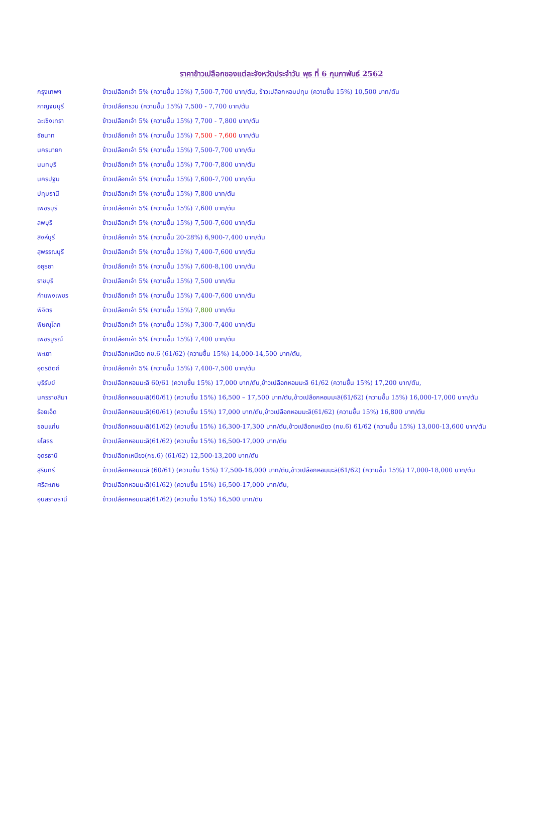ราคาข้าวเปลือกของแต่ละจังหวัดประจำวัน พุธ ที่ 6 กุมภาพันธ์ 2562
| กรุงเทพฯ | ข้าวเปลือกเจ้า 5% (ความชื้น 15%) 7,500-7,700 บาท/ตัน, ข้าวเปลือกหอมปทุม (ความชื้น 15%) 10,500 บาท/ตัน |
| กาญจนบุรี | ข้าวเปลือกรวม (ความชื้น 15%) 7,500 - 7,700 บาท/ตัน |
| ฉะเชิงเทรา | ข้าวเปลือกเจ้า 5% (ความชื้น 15%) 7,700 - 7,800 บาท/ตัน |
| ชัยนาท | ข้าวเปลือกเจ้า 5% (ความชื้น 15%) 7,500 - 7,600 บาท/ตัน |
| นครนายก | ข้าวเปลือกเจ้า 5% (ความชื้น 15%) 7,500-7,700 บาท/ตัน |
| นนทบุรี | ข้าวเปลือกเจ้า 5% (ความชื้น 15%) 7,700-7,800 บาท/ตัน |
| นครปฐม | ข้าวเปลือกเจ้า 5% (ความชื้น 15%) 7,600-7,700 บาท/ตัน |
| ปทุมธานี | ข้าวเปลือกเจ้า 5% (ความชื้น 15%) 7,800 บาท/ตัน |
| เพชรบุรี | ข้าวเปลือกเจ้า 5% (ความชื้น 15%) 7,600 บาท/ตัน |
| ลพบุรี | ข้าวเปลือกเจ้า 5% (ความชื้น 15%) 7,500-7,600 บาท/ตัน |
| สิงห์บุรี | ข้าวเปลือกเจ้า 5% (ความชื้น 20-28%) 6,900-7,400 บาท/ตัน |
| สุพรรณบุรี | ข้าวเปลือกเจ้า 5% (ความชื้น 15%) 7,400-7,600 บาท/ตัน |
| อยุธยา | ข้าวเปลือกเจ้า 5% (ความชื้น 15%) 7,600-8,100 บาท/ตัน |
| ราชบุรี | ข้าวเปลือกเจ้า 5% (ความชื้น 15%) 7,500 บาท/ตัน |
| กำแพงเพชร | ข้าวเปลือกเจ้า 5% (ความชื้น 15%) 7,400-7,600 บาท/ตัน |
| พิจิตร | ข้าวเปลือกเจ้า 5% (ความชื้น 15%) 7,800 บาท/ตัน |
| พิษณุโลก | ข้าวเปลือกเจ้า 5% (ความชื้น 15%) 7,300-7,400 บาท/ตัน |
| เพชรบูรณ์ | ข้าวเปลือกเจ้า 5% (ความชื้น 15%) 7,400 บาท/ตัน |
| พะเยา | ข้าวเปลือกเหนียว กข.6 (61/62) (ความชื้น 15%) 14,000-14,500 บาท/ตัน, |
| อุตรดิตถ์ | ข้าวเปลือกเจ้า 5% (ความชื้น 15%) 7,400-7,500 บาท/ตัน |
| บุรีรัมย์ | ข้าวเปลือกหอมมะลิ 60/61 (ความชื้น 15%) 17,000 บาท/ตัน,ข้าวเปลือกหอมมะลิ 61/62 (ความชื้น 15%) 17,200 บาท/ตัน, |
| นครราชสีมา | ข้าวเปลือกหอมมะลิ(60/61) (ความชื้น 15%) 16,500 – 17,500 บาท/ตัน,ข้าวเปลือกหอมมะลิ(61/62) (ความชื้น 15%) 16,000-17,000 บาท/ตัน |
| ร้อยเอ็ด | ข้าวเปลือกหอมมะลิ(60/61) (ความชื้น 15%) 17,000 บาท/ตัน,ข้าวเปลือกหอมมะลิ(61/62) (ความชื้น 15%) 16,800 บาท/ตัน |
| ขอนแก่น | ข้าวเปลือกหอมมะลิ(61/62) (ความชื้น 15%) 16,300-17,300 บาท/ตัน,ข้าวเปลือกเหนียว (กข.6) 61/62 (ความชื้น 15%) 13,000-13,600 บาท/ตัน |
| ยโสธร | ข้าวเปลือกหอมมะลิ(61/62) (ความชื้น 15%) 16,500-17,000 บาท/ตัน |
| อุดรธานี | ข้าวเปลือกเหนียว(กข.6) (61/62) 12,500-13,200 บาท/ตัน |
| สุรินทร์ | ข้าวเปลือกหอมมะลิ (60/61) (ความชื้น 15%) 17,500-18,000 บาท/ตัน,ข้าวเปลือกหอมมะลิ(61/62) (ความชื้น 15%) 17,000-18,000 บาท/ตัน |
| ศรีสะเกษ | ข้าวเปลือกหอมมะลิ(61/62) (ความชื้น 15%) 16,500-17,000 บาท/ตัน, |
| อุบลราชธานี | ข้าวเปลือกหอมมะลิ(61/62) (ความชื้น 15%) 16,500 บาท/ตัน |